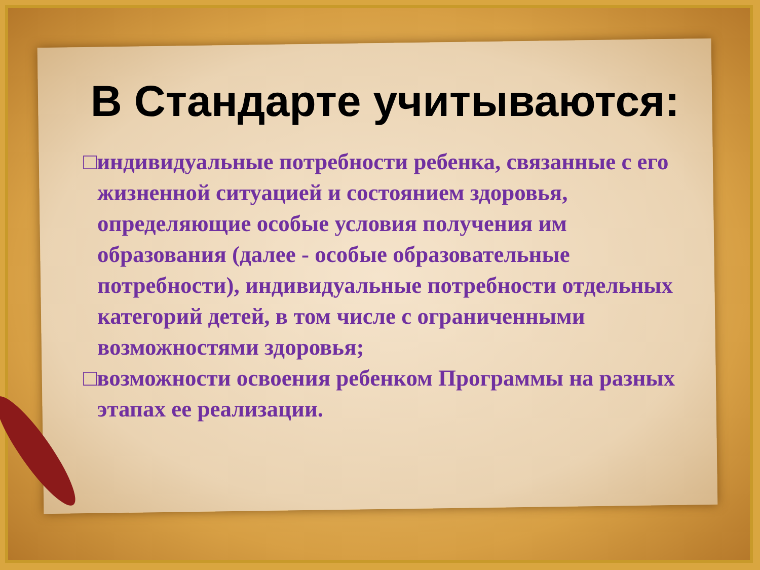В Стандарте учитываются:
□индивидуальные потребности ребенка, связанные с его жизненной ситуацией и состоянием здоровья, определяющие особые условия получения им образования (далее - особые образовательные потребности), индивидуальные потребности отдельных категорий детей, в том числе с ограниченными возможностями здоровья;
□возможности освоения ребенком Программы на разных этапах ее реализации.